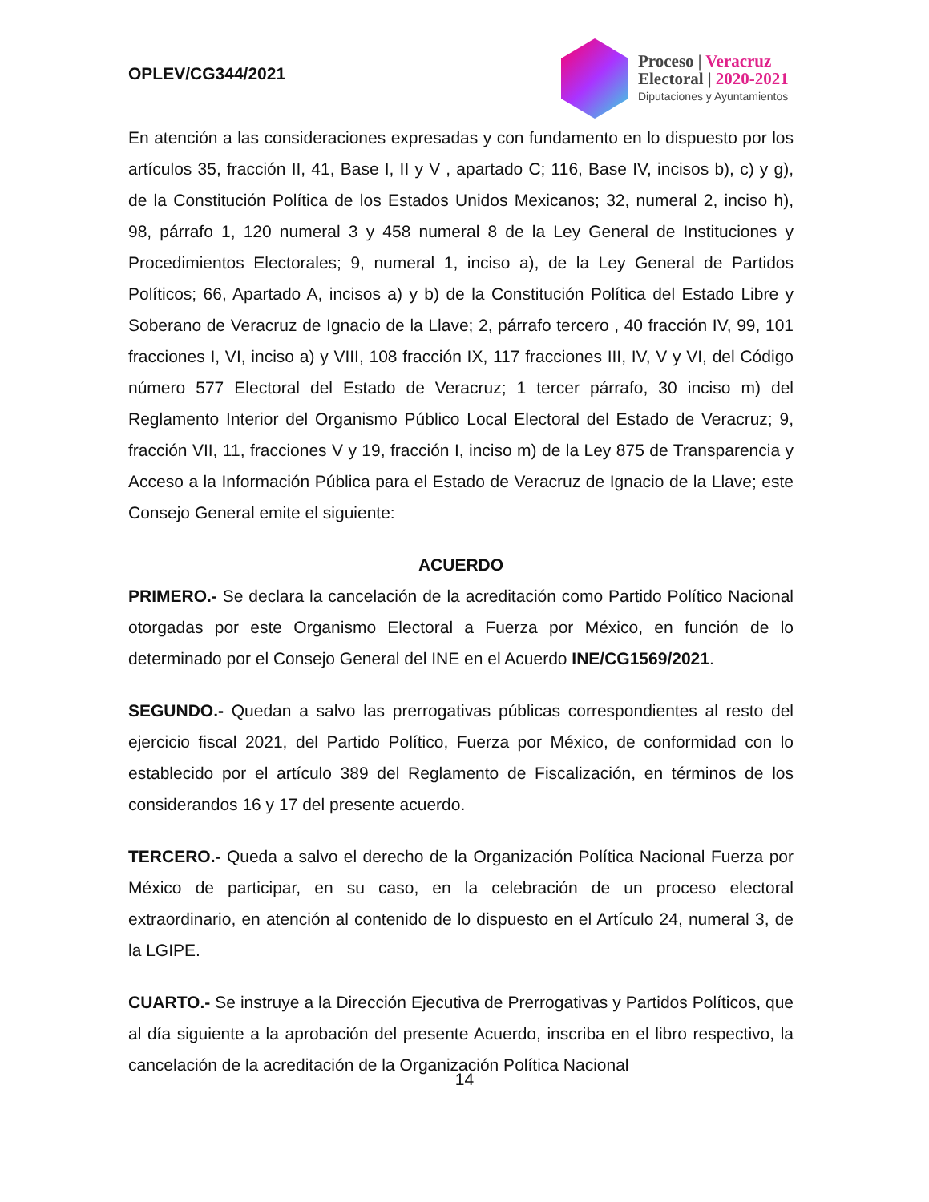OPLEV/CG344/2021
Proceso | Veracruz
Electoral | 2020-2021
Diputaciones y Ayuntamientos
En atención a las consideraciones expresadas y con fundamento en lo dispuesto por los artículos 35, fracción II, 41, Base I, II y V , apartado C; 116, Base IV, incisos b), c) y g), de la Constitución Política de los Estados Unidos Mexicanos; 32, numeral 2, inciso h), 98, párrafo 1, 120 numeral 3 y 458 numeral 8 de la Ley General de Instituciones y Procedimientos Electorales; 9, numeral 1, inciso a), de la Ley General de Partidos Políticos; 66, Apartado A, incisos a) y b) de la Constitución Política del Estado Libre y Soberano de Veracruz de Ignacio de la Llave; 2, párrafo tercero , 40 fracción IV, 99, 101 fracciones I, VI, inciso a) y VIII, 108 fracción IX, 117 fracciones III, IV, V y VI, del Código número 577 Electoral del Estado de Veracruz; 1 tercer párrafo, 30 inciso m) del Reglamento Interior del Organismo Público Local Electoral del Estado de Veracruz; 9, fracción VII, 11, fracciones V y 19, fracción I, inciso m) de la Ley 875 de Transparencia y Acceso a la Información Pública para el Estado de Veracruz de Ignacio de la Llave; este Consejo General emite el siguiente:
ACUERDO
PRIMERO.- Se declara la cancelación de la acreditación como Partido Político Nacional otorgadas por este Organismo Electoral a Fuerza por México, en función de lo determinado por el Consejo General del INE en el Acuerdo INE/CG1569/2021.
SEGUNDO.- Quedan a salvo las prerrogativas públicas correspondientes al resto del ejercicio fiscal 2021, del Partido Político, Fuerza por México, de conformidad con lo establecido por el artículo 389 del Reglamento de Fiscalización, en términos de los considerandos 16 y 17 del presente acuerdo.
TERCERO.- Queda a salvo el derecho de la Organización Política Nacional Fuerza por México de participar, en su caso, en la celebración de un proceso electoral extraordinario, en atención al contenido de lo dispuesto en el Artículo 24, numeral 3, de la LGIPE.
CUARTO.- Se instruye a la Dirección Ejecutiva de Prerrogativas y Partidos Políticos, que al día siguiente a la aprobación del presente Acuerdo, inscriba en el libro respectivo, la cancelación de la acreditación de la Organización Política Nacional
14